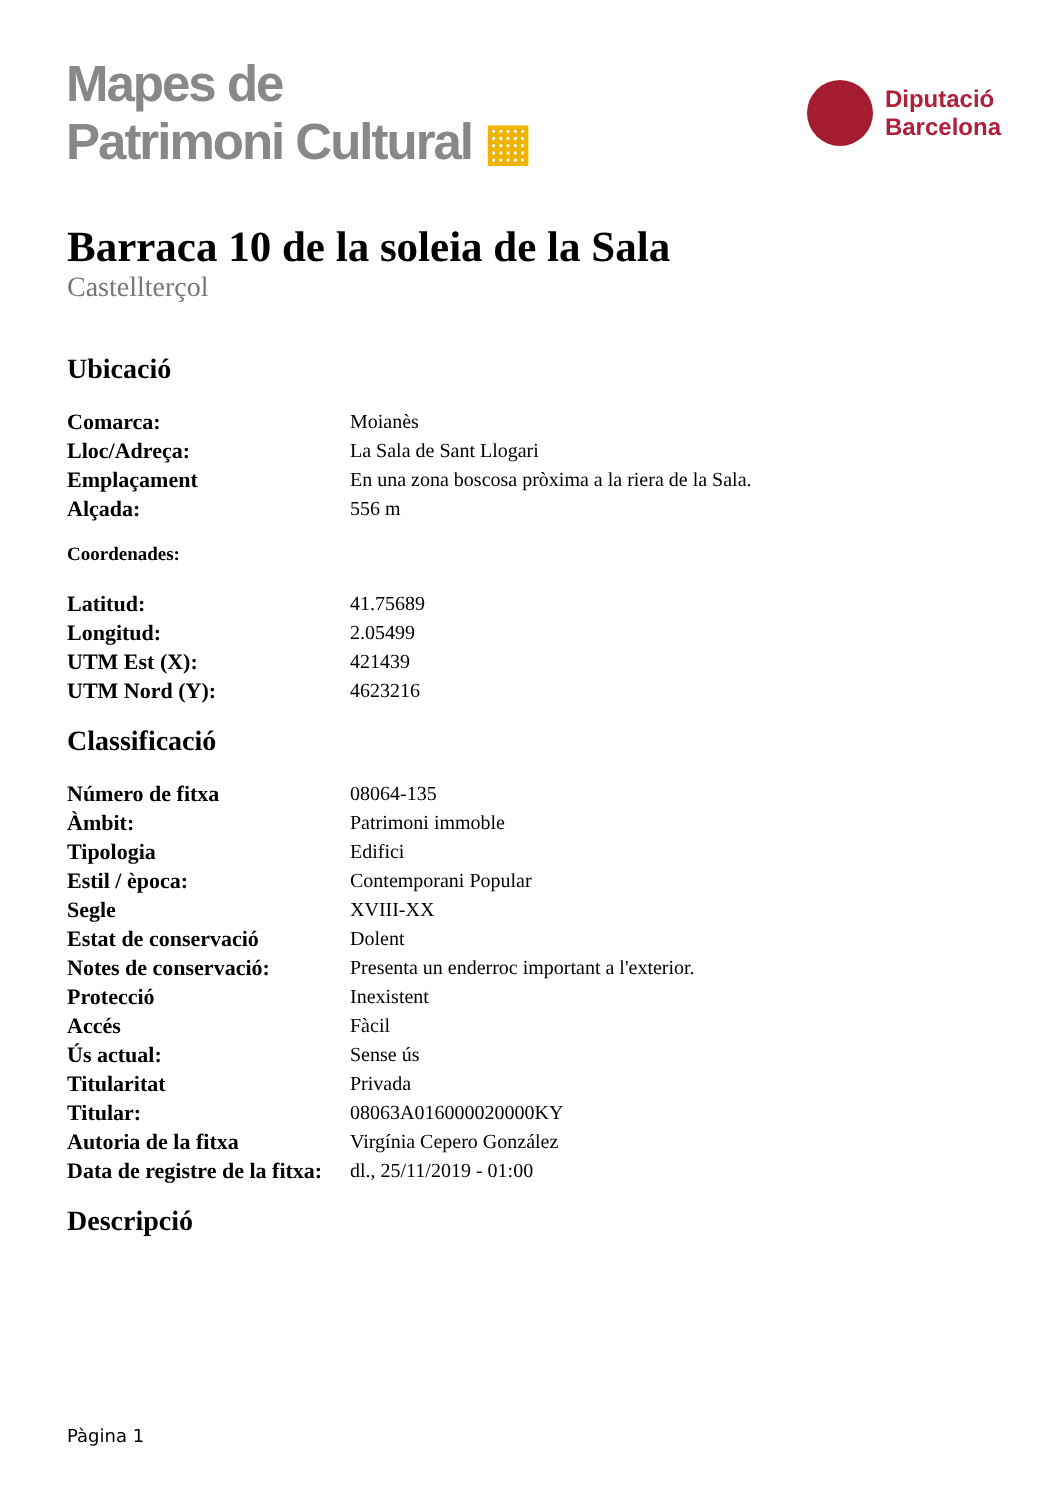Mapes de
Patrimoni Cultural ▦
Diputació
Barcelona
Barraca 10 de la soleia de la Sala
Castellterçol
Ubicació
| Comarca: | Moianès |
| Lloc/Adreça: | La Sala de Sant Llogari |
| Emplaçament | En una zona boscosa pròxima a la riera de la Sala. |
| Alçada: | 556 m |
Coordenades:
| Latitud: | 41.75689 |
| Longitud: | 2.05499 |
| UTM Est (X): | 421439 |
| UTM Nord (Y): | 4623216 |
Classificació
| Número de fitxa | 08064-135 |
| Àmbit: | Patrimoni immoble |
| Tipologia | Edifici |
| Estil / època: | Contemporani Popular |
| Segle | XVIII-XX |
| Estat de conservació | Dolent |
| Notes de conservació: | Presenta un enderroc important a l'exterior. |
| Protecció | Inexistent |
| Accés | Fàcil |
| Ús actual: | Sense ús |
| Titularitat | Privada |
| Titular: | 08063A016000020000KY |
| Autoria de la fitxa | Virgínia Cepero González |
| Data de registre de la fitxa: | dl., 25/11/2019 - 01:00 |
Descripció
Pàgina 1